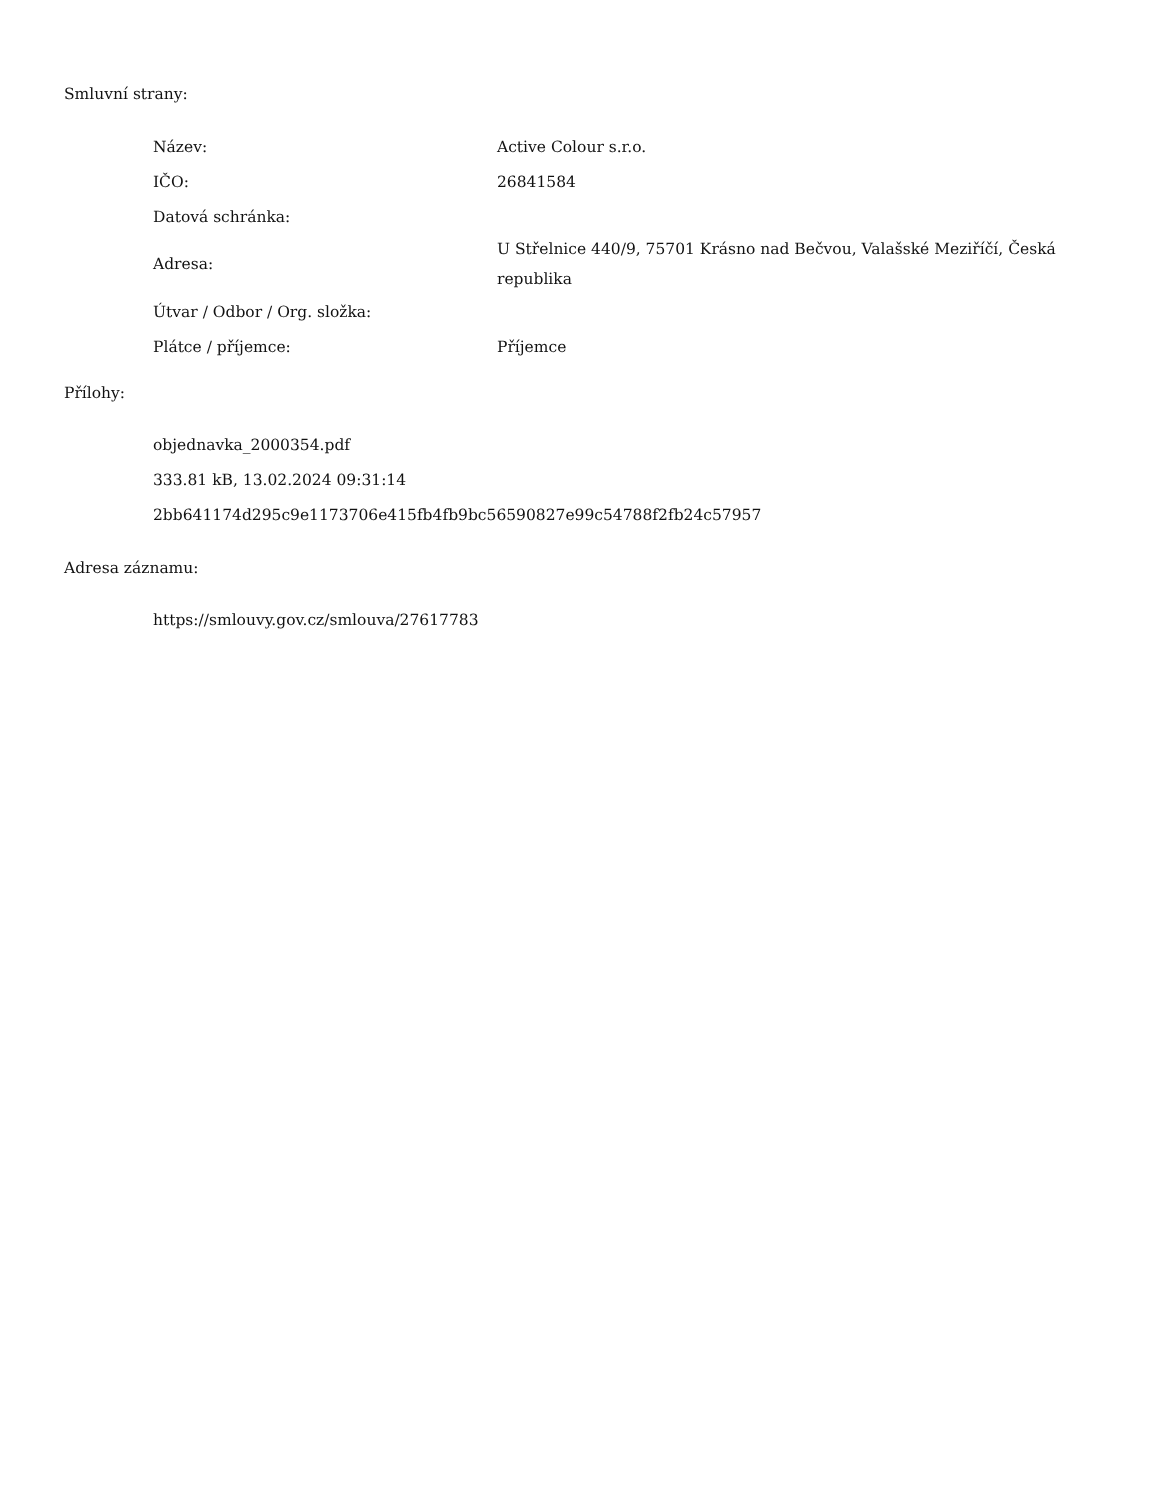Smluvní strany:
| Název: | Active Colour s.r.o. |
| IČO: | 26841584 |
| Datová schránka: | |
| Adresa: | U Střelnice 440/9, 75701 Krásno nad Bečvou, Valašské Meziříčí, Česká republika |
| Útvar / Odbor / Org. složka: | |
| Plátce / příjemce: | Příjemce |
Přílohy:
objednavka_2000354.pdf
333.81 kB, 13.02.2024 09:31:14
2bb641174d295c9e1173706e415fb4fb9bc56590827e99c54788f2fb24c57957
Adresa záznamu:
https://smlouvy.gov.cz/smlouva/27617783